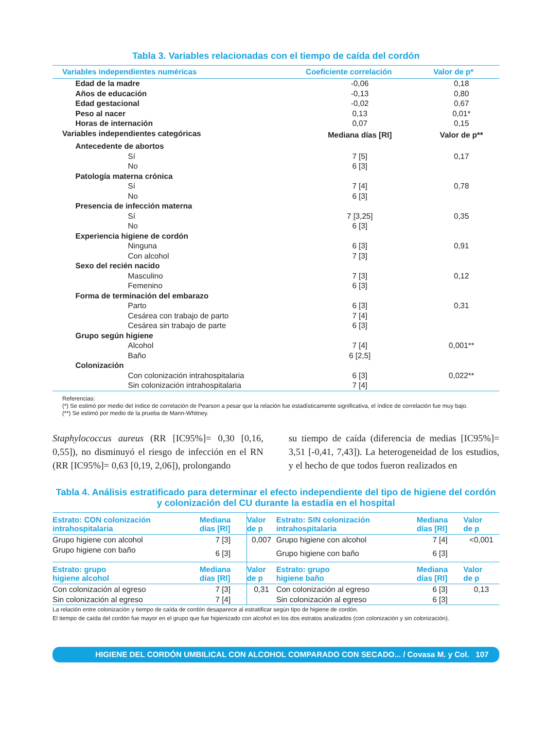Tabla 3. Variables relacionadas con el tiempo de caída del cordón
| Variables independientes numéricas | Coeficiente correlación | Valor de p* |
| --- | --- | --- |
| Edad de la madre | -0,06 | 0,18 |
| Años de educación | -0,13 | 0,80 |
| Edad gestacional | -0,02 | 0,67 |
| Peso al nacer | 0,13 | 0,01* |
| Horas de internación | 0,07 | 0,15 |
| Variables independientes categóricas | Mediana días [RI] | Valor de p** |
| Antecedente de abortos | | |
| Sí | 7 [5] | 0,17 |
| No | 6 [3] | |
| Patología materna crónica | | |
| Sí | 7 [4] | 0,78 |
| No | 6 [3] | |
| Presencia de infección materna | | |
| Sí | 7 [3,25] | 0,35 |
| No | 6 [3] | |
| Experiencia higiene de cordón | | |
| Ninguna | 6 [3] | 0,91 |
| Con alcohol | 7 [3] | |
| Sexo del recién nacido | | |
| Masculino | 7 [3] | 0,12 |
| Femenino | 6 [3] | |
| Forma de terminación del embarazo | | |
| Parto | 6 [3] | 0,31 |
| Cesárea con trabajo de parto | 7 [4] | |
| Cesárea sin trabajo de parte | 6 [3] | |
| Grupo según higiene | | |
| Alcohol | 7 [4] | 0,001** |
| Baño | 6 [2,5] | |
| Colonización | | |
| Con colonización intrahospitalaria | 6 [3] | 0,022** |
| Sin colonización intrahospitalaria | 7 [4] | |
Referencias:
(*) Se estimó por medio del índice de correlación de Pearson a pesar que la relación fue estadísticamente significativa, el índice de correlación fue muy bajo.
(**) Se estimó por medio de la prueba de Mann-Whitney.
Staphylococcus aureus (RR [IC95%]= 0,30 [0,16, 0,55]), no disminuyó el riesgo de infección en el RN (RR [IC95%]= 0,63 [0,19, 2,06]), prolongando
su tiempo de caída (diferencia de medias [IC95%]= 3,51 [-0,41, 7,43]). La heterogeneidad de los estudios, y el hecho de que todos fueron realizados en
Tabla 4. Análisis estratificado para determinar el efecto independiente del tipo de higiene del cordón
y colonización del CU durante la estadía en el hospital
| Estrato: CON colonización intrahospitalaria | Mediana días [RI] | Valor de p | Estrato: SIN colonización intrahospitalaria | Mediana días [RI] | Valor de p |
| --- | --- | --- | --- | --- | --- |
| Grupo higiene con alcohol | 7 [3] | 0,007 | Grupo higiene con alcohol | 7 [4] | <0,001 |
| Grupo higiene con baño | 6 [3] | | Grupo higiene con baño | 6 [3] | |
| Estrato: grupo higiene alcohol | Mediana días [RI] | Valor de p | Estrato: grupo higiene baño | Mediana días [RI] | Valor de p |
| Con colonización al egreso | 7 [3] | 0,31 | Con colonización al egreso | 6 [3] | 0,13 |
| Sin colonización al egreso | 7 [4] | | Sin colonización al egreso | 6 [3] | |
La relación entre colonización y tiempo de caída de cordón desaparece al estratificar según tipo de higiene de cordón.
El tiempo de caída del cordón fue mayor en el grupo que fue higienizado con alcohol en los dos estratos analizados (con colonización y sin colonización).
HIGIENE DEL CORDÓN UMBILICAL CON ALCOHOL COMPARADO CON SECADO... / Covasa M. y Col. 107